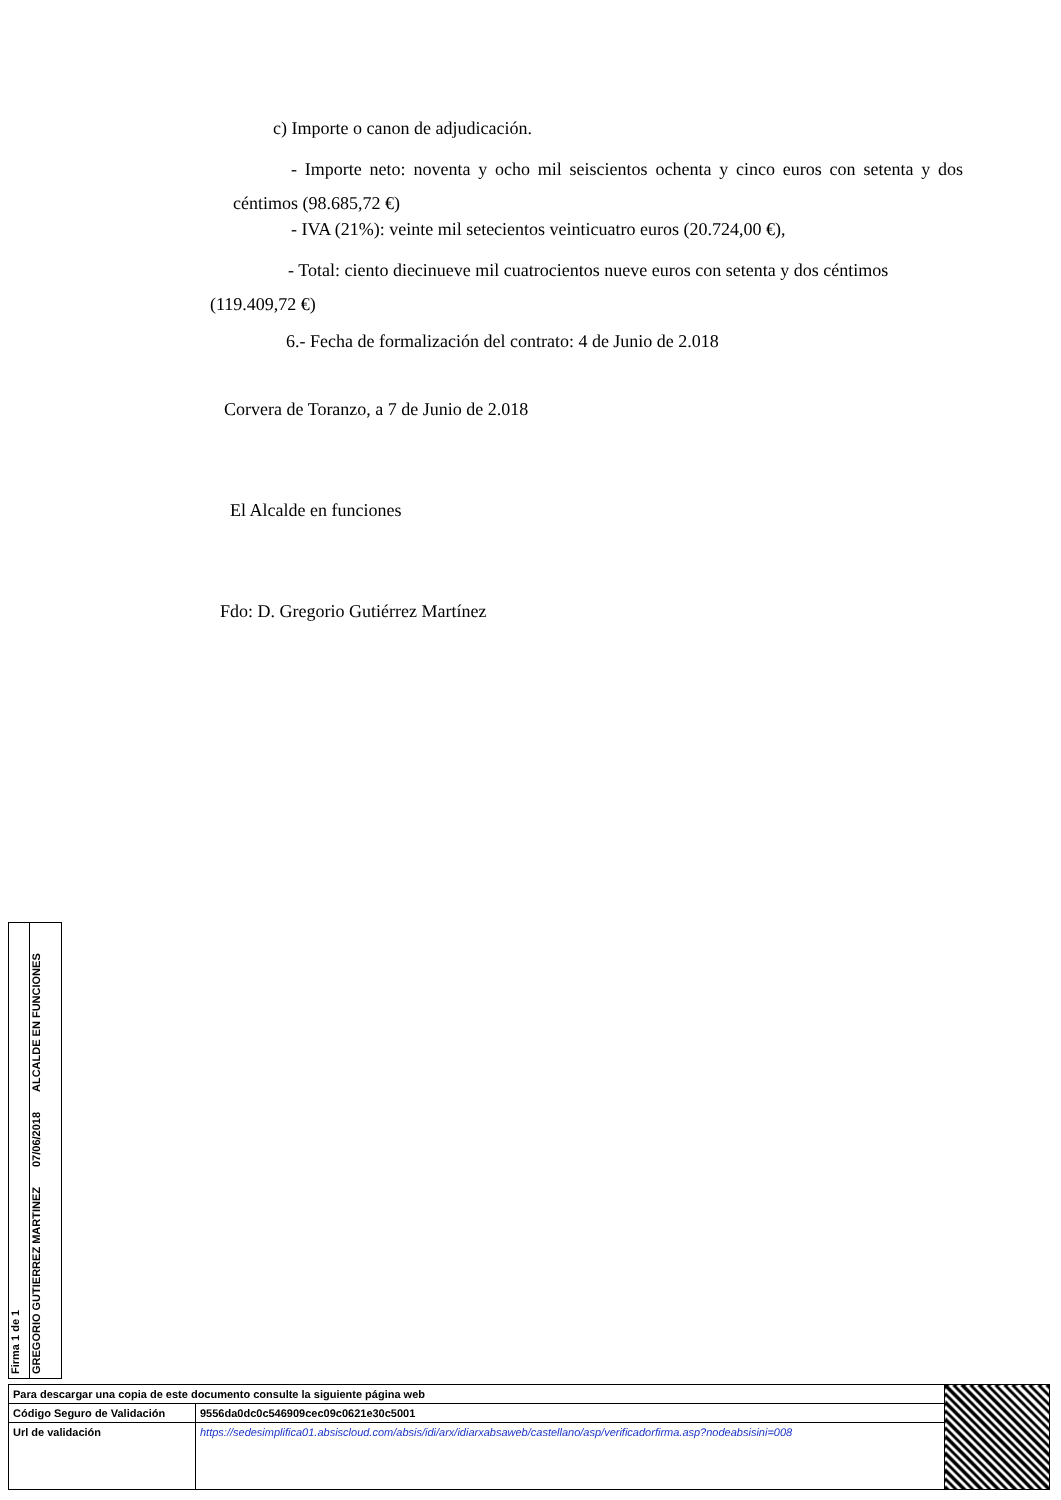c) Importe o canon de adjudicación.
- Importe neto: noventa y ocho mil seiscientos ochenta y cinco euros con setenta y dos céntimos (98.685,72 €)
- IVA (21%): veinte mil setecientos veinticuatro euros (20.724,00 €),
- Total: ciento diecinueve mil cuatrocientos nueve euros con setenta y dos céntimos (119.409,72 €)
6.- Fecha de formalización del contrato: 4 de Junio de 2.018
Corvera de Toranzo, a 7 de Junio de 2.018
El Alcalde en funciones
Fdo: D. Gregorio Gutiérrez Martínez
Firma 1 de 1
GREGORIO GUTIERREZ MARTINEZ 07/06/2018 ALCALDE EN FUNCIONES
| Para descargar una copia de este documento consulte la siguiente página web | | |
| Código Seguro de Validación | 9556da0dc0c546909cec09c0621e30c5001 | |
| Url de validación | https://sedesimplifica01.absiscloud.com/absis/idi/arx/idiarxabsaweb/castellano/asp/verificadorfirma.asp?nodeabsisini=008 | |